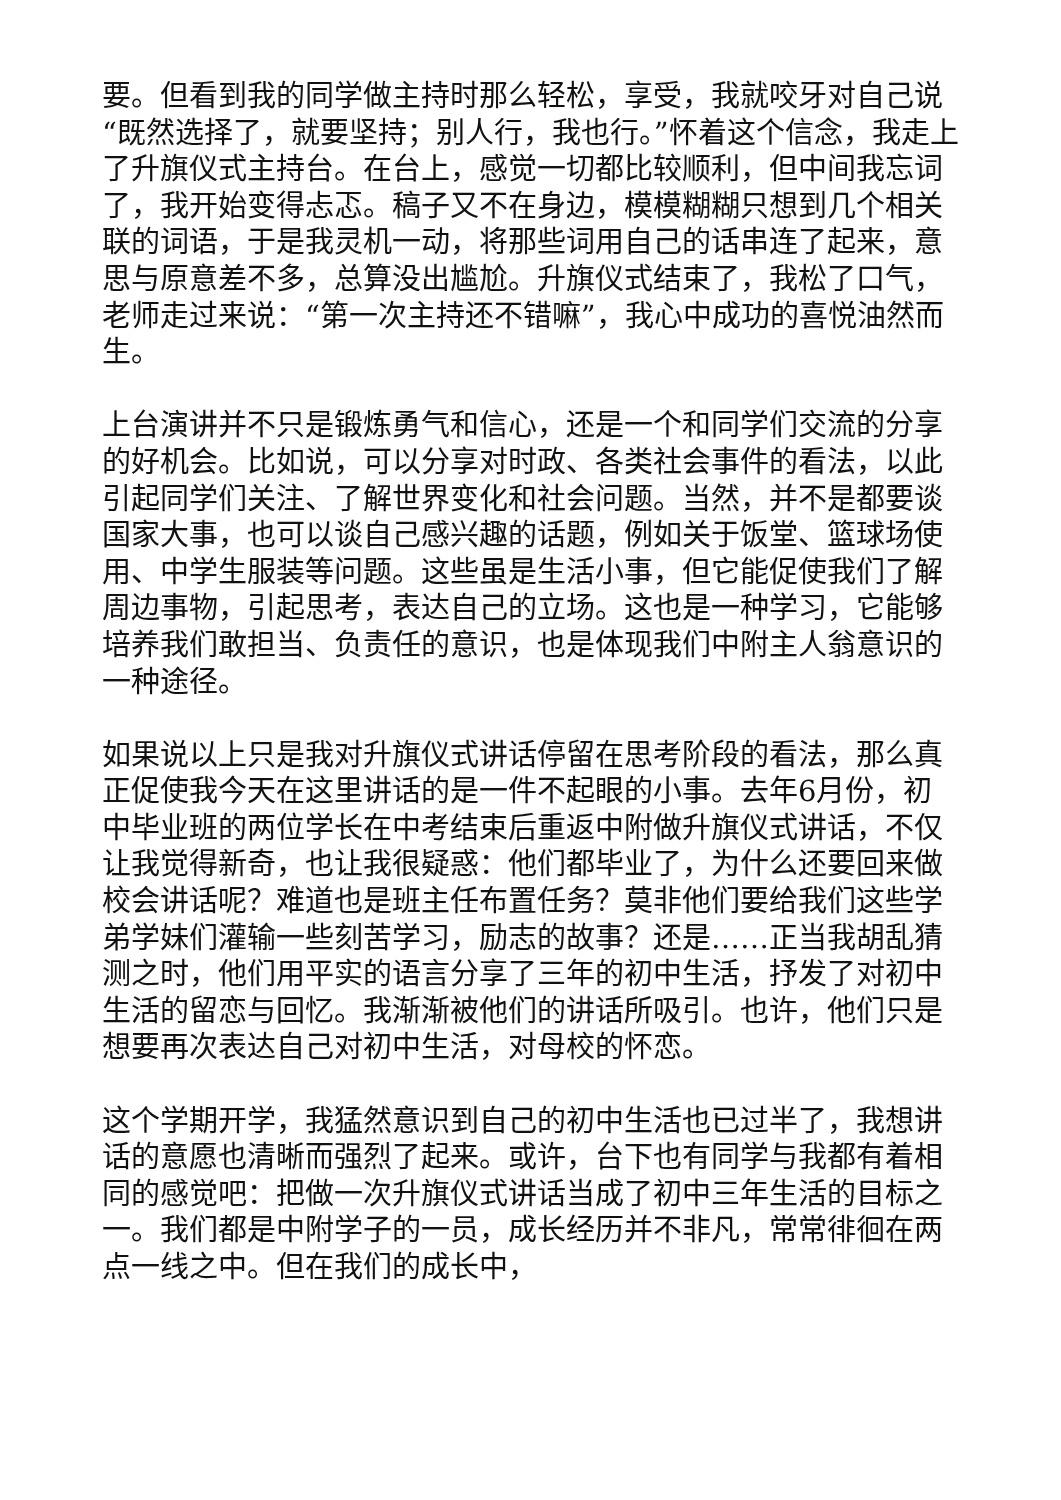要。但看到我的同学做主持时那么轻松，享受，我就咬牙对自己说“既然选择了，就要坚持；别人行，我也行。”怀着这个信念，我走上了升旗仪式主持台。在台上，感觉一切都比较顺利，但中间我忘词了，我开始变得忐忑。稿子又不在身边，模模糊糊只想到几个相关联的词语，于是我灵机一动，将那些词用自己的话串连了起来，意思与原意差不多，总算没出尴尬。升旗仪式结束了，我松了口气，老师走过来说：“第一次主持还不错嘛”，我心中成功的喜悦油然而生。
上台演讲并不只是锻炼勇气和信心，还是一个和同学们交流的分享的好机会。比如说，可以分享对时政、各类社会事件的看法，以此引起同学们关注、了解世界变化和社会问题。当然，并不是都要谈国家大事，也可以谈自己感兴趣的话题，例如关于饭堂、篮球场使用、中学生服装等问题。这些虽是生活小事，但它能促使我们了解周边事物，引起思考，表达自己的立场。这也是一种学习，它能够培养我们敢担当、负责任的意识，也是体现我们中附主人翁意识的一种途径。
如果说以上只是我对升旗仪式讲话停留在思考阶段的看法，那么真正促使我今天在这里讲话的是一件不起眼的小事。去年6月份，初中毕业班的两位学长在中考结束后重返中附做升旗仪式讲话，不仅让我觉得新奇，也让我很疑惑：他们都毕业了，为什么还要回来做校会讲话呢？难道也是班主任布置任务？莫非他们要给我们这些学弟学妹们灌输一些刻苦学习，励志的故事？还是……正当我胡乱猜测之时，他们用平实的语言分享了三年的初中生活，抒发了对初中生活的留恋与回忆。我渐渐被他们的讲话所吸引。也许，他们只是想要再次表达自己对初中生活，对母校的怀恋。
这个学期开学，我猛然意识到自己的初中生活也已过半了，我想讲话的意愿也清晰而强烈了起来。或许，台下也有同学与我都有着相同的感觉吧：把做一次升旗仪式讲话当成了初中三年生活的目标之一。我们都是中附学子的一员，成长经历并不非凡，常常徘徊在两点一线之中。但在我们的成长中，